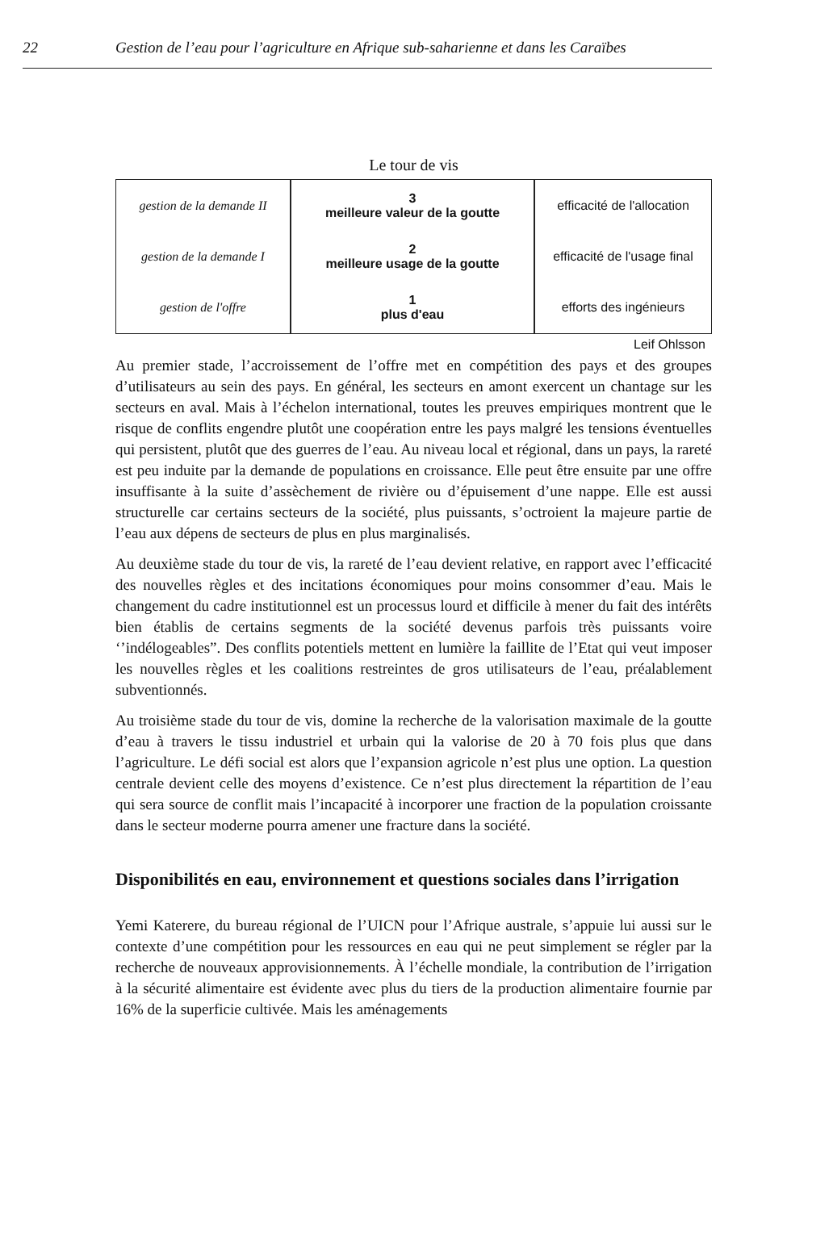22 Gestion de l’eau pour l’agriculture en Afrique sub-saharienne et dans les Caraïbes
Le tour de vis
gestion de la demande II
gestion de la demande I
gestion de l'offre
3
meilleure valeur de la goutte
2
meilleure usage de la goutte
1
plus d'eau
efficacité de l'allocation
efficacité de l'usage final
efforts des ingénieurs
Leif Ohlsson
Au premier stade, l’accroissement de l’offre met en compétition des pays et des groupes d’utilisateurs au sein des pays. En général, les secteurs en amont exercent un chantage sur les secteurs en aval. Mais à l’échelon international, toutes les preuves empiriques montrent que le risque de conflits engendre plutôt une coopération entre les pays malgré les tensions éventuelles qui persistent, plutôt que des guerres de l’eau. Au niveau local et régional, dans un pays, la rareté est peu induite par la demande de populations en croissance. Elle peut être ensuite par une offre insuffisante à la suite d’assèchement de rivière ou d’épuisement d’une nappe. Elle est aussi structurelle car certains secteurs de la société, plus puissants, s’octroient la majeure partie de l’eau aux dépens de secteurs de plus en plus marginalisés.
Au deuxième stade du tour de vis, la rareté de l’eau devient relative, en rapport avec l’efficacité des nouvelles règles et des incitations économiques pour moins consommer d’eau. Mais le changement du cadre institutionnel est un processus lourd et difficile à mener du fait des intérêts bien établis de certains segments de la société devenus parfois très puissants voire ‘’indélogeables”. Des conflits potentiels mettent en lumière la faillite de l’Etat qui veut imposer les nouvelles règles et les coalitions restreintes de gros utilisateurs de l’eau, préalablement subventionnés.
Au troisième stade du tour de vis, domine la recherche de la valorisation maximale de la goutte d’eau à travers le tissu industriel et urbain qui la valorise de 20 à 70 fois plus que dans l’agriculture. Le défi social est alors que l’expansion agricole n’est plus une option. La question centrale devient celle des moyens d’existence. Ce n’est plus directement la répartition de l’eau qui sera source de conflit mais l’incapacité à incorporer une fraction de la population croissante dans le secteur moderne pourra amener une fracture dans la société.
Disponibilités en eau, environnement et questions sociales dans l’irrigation
Yemi Katerere, du bureau régional de l’UICN pour l’Afrique australe, s’appuie lui aussi sur le contexte d’une compétition pour les ressources en eau qui ne peut simplement se régler par la recherche de nouveaux approvisionnements. À l’échelle mondiale, la contribution de l’irrigation à la sécurité alimentaire est évidente avec plus du tiers de la production alimentaire fournie par 16% de la superficie cultivée. Mais les aménagements